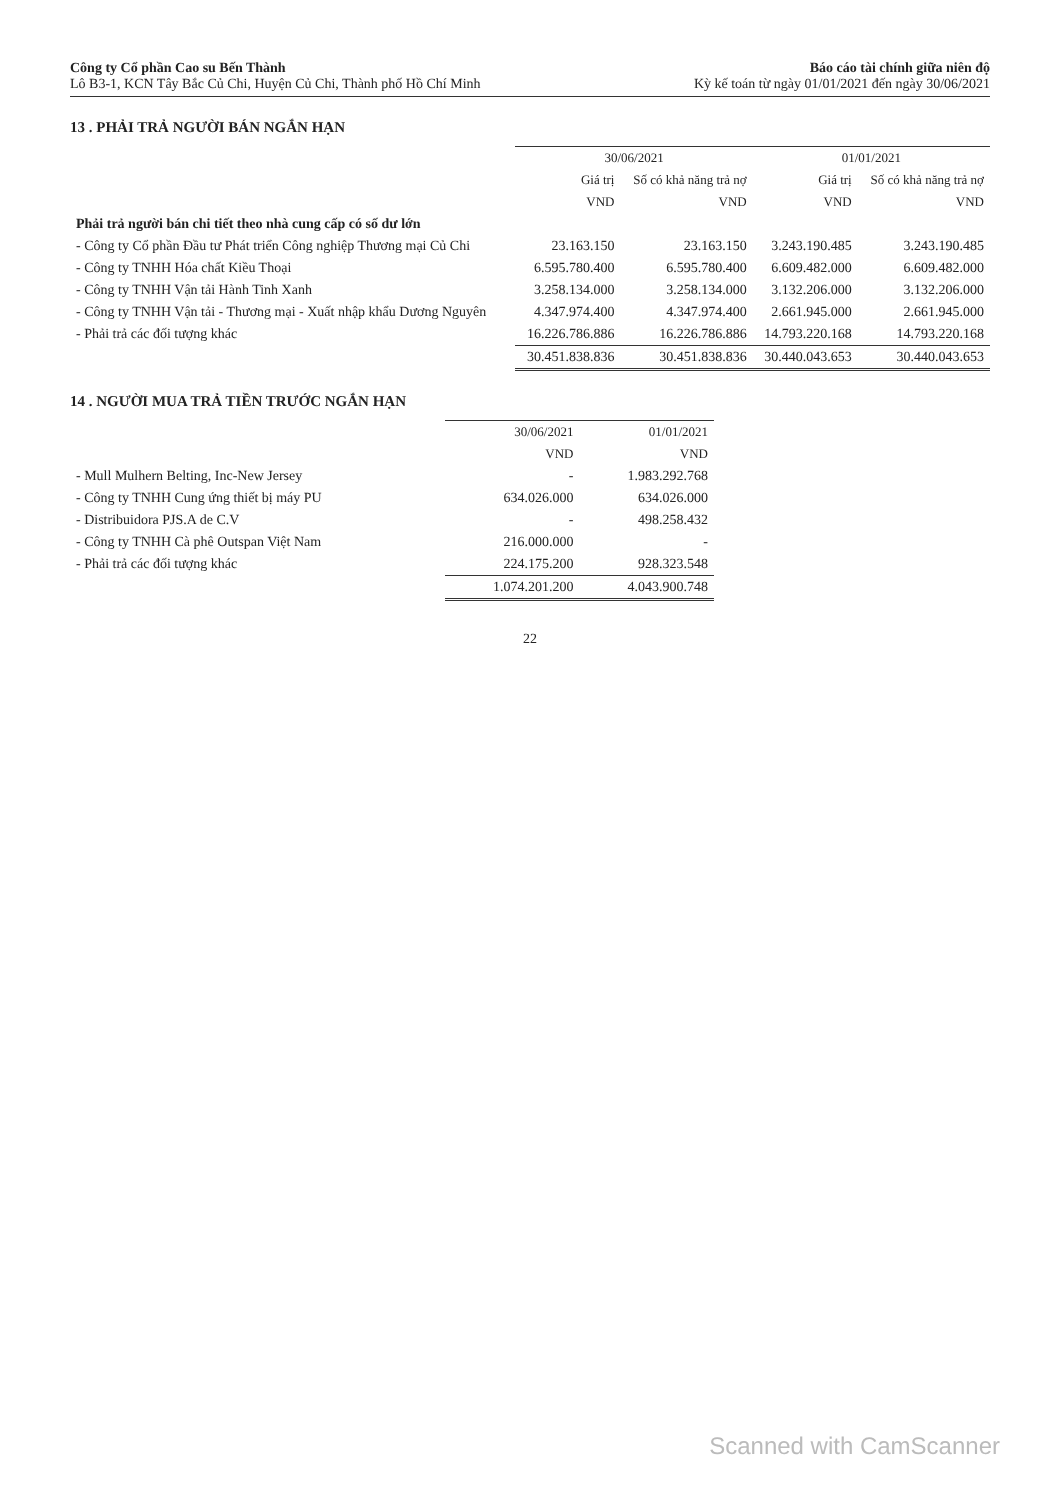Công ty Cổ phần Cao su Bến Thành
Lô B3-1, KCN Tây Bắc Củ Chi, Huyện Củ Chi, Thành phố Hồ Chí Minh
Báo cáo tài chính giữa niên độ
Kỳ kế toán từ ngày 01/01/2021 đến ngày 30/06/2021
13 . PHẢI TRẢ NGƯỜI BÁN NGẮN HẠN
| | 30/06/2021 | | 01/01/2021 | |
| --- | --- | --- | --- | --- |
| | Giá trị | Số có khả năng trả nợ | Giá trị | Số có khả năng trả nợ |
| | VND | VND | VND | VND |
| Phải trả người bán chi tiết theo nhà cung cấp có số dư lớn | | | | |
| - Công ty Cổ phần Đầu tư Phát triển Công nghiệp Thương mại Củ Chi | 23.163.150 | 23.163.150 | 3.243.190.485 | 3.243.190.485 |
| - Công ty TNHH Hóa chất Kiều Thoại | 6.595.780.400 | 6.595.780.400 | 6.609.482.000 | 6.609.482.000 |
| - Công ty TNHH Vận tải Hành Tinh Xanh | 3.258.134.000 | 3.258.134.000 | 3.132.206.000 | 3.132.206.000 |
| - Công ty TNHH Vận tải - Thương mại - Xuất nhập khẩu Dương Nguyên | 4.347.974.400 | 4.347.974.400 | 2.661.945.000 | 2.661.945.000 |
| - Phải trả các đối tượng khác | 16.226.786.886 | 16.226.786.886 | 14.793.220.168 | 14.793.220.168 |
| | 30.451.838.836 | 30.451.838.836 | 30.440.043.653 | 30.440.043.653 |
14 . NGƯỜI MUA TRẢ TIỀN TRƯỚC NGẮN HẠN
| | 30/06/2021 | 01/01/2021 |
| --- | --- | --- |
| | VND | VND |
| - Mull Mulhern Belting, Inc-New Jersey | - | 1.983.292.768 |
| - Công ty TNHH Cung ứng thiết bị máy PU | 634.026.000 | 634.026.000 |
| - Distribuidora PJS.A de C.V | - | 498.258.432 |
| - Công ty TNHH Cà phê Outspan Việt Nam | 216.000.000 | - |
| - Phải trả các đối tượng khác | 224.175.200 | 928.323.548 |
| | 1.074.201.200 | 4.043.900.748 |
22
Scanned with CamScanner